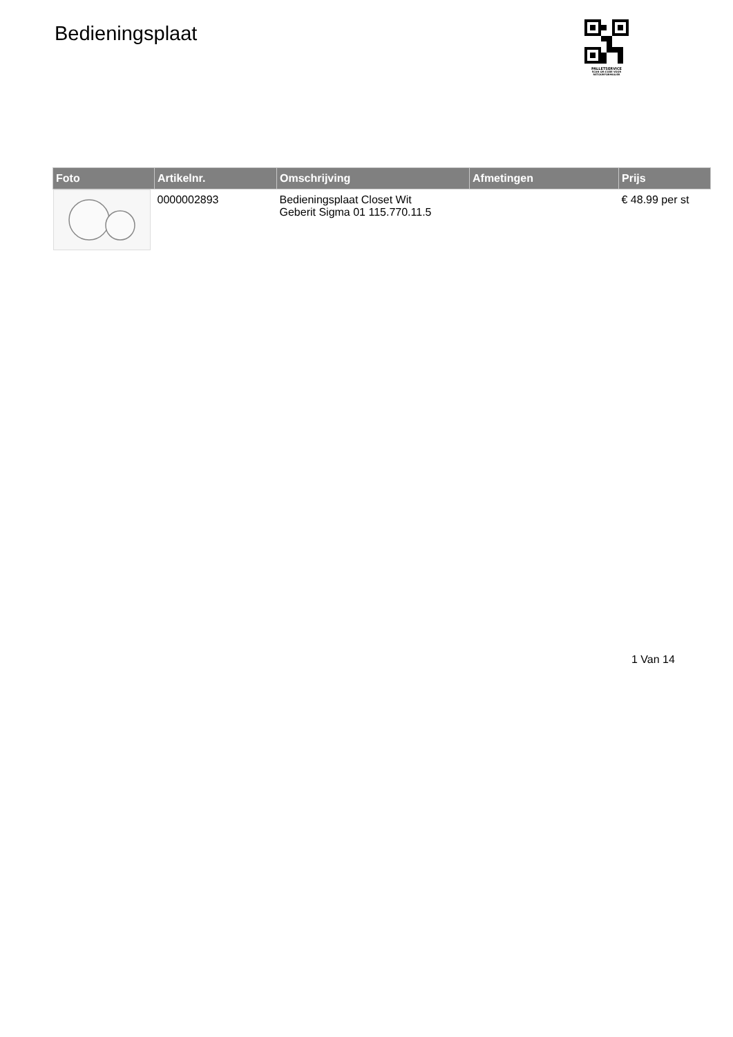Bedieningsplaat
PALLETSERVICE
SCAN QR-CODE VOOR
RETOURFORMULIER
| Foto | Artikelnr. | Omschrijving | Afmetingen | Prijs |
| --- | --- | --- | --- | --- |
| | 0000002893 | Bedieningsplaat Closet Wit Geberit Sigma 01 115.770.11.5 | | € 48.99 per st |
1 Van 14